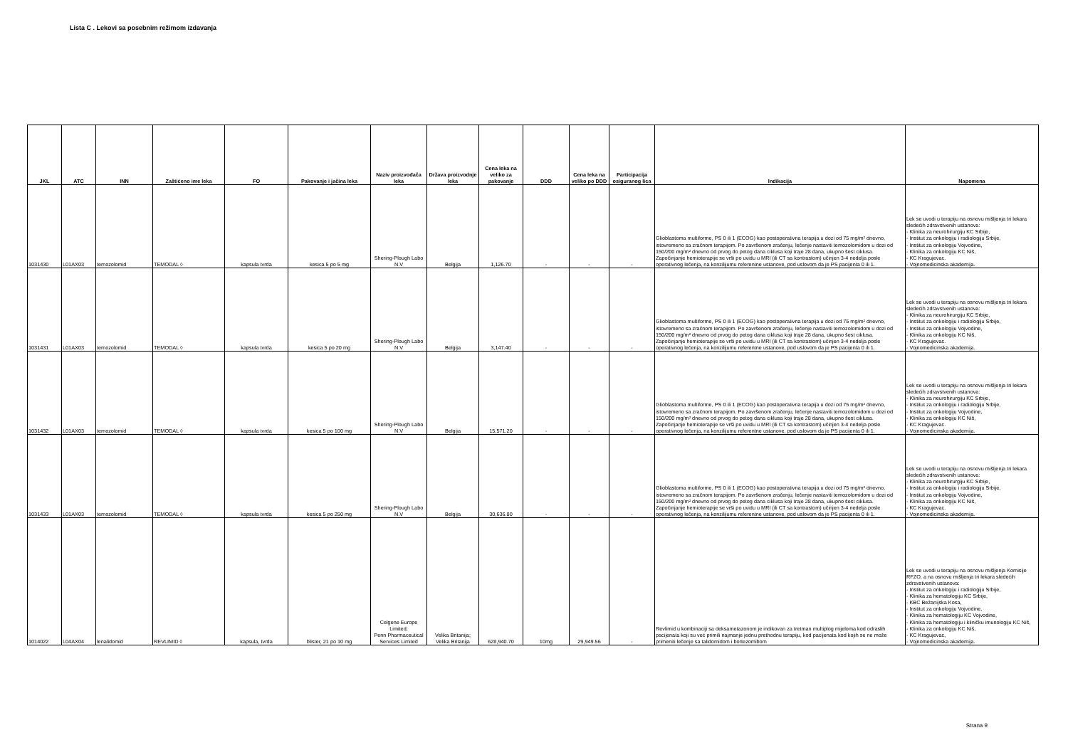Lista C . Lekovi sa posebnim režimom izdavanja
| JKL | ATC | INN | Zaštićeno ime leka | FO | Pakovanje i jačina leka | Naziv proizvođača leka | Država proizvodnje leka | Cena leka na veliko za pakovanje | DDD | Cena leka na veliko po DDD | Participacija osiguranog lica | Indikacija | Napomena |
| --- | --- | --- | --- | --- | --- | --- | --- | --- | --- | --- | --- | --- | --- |
| 1031430 | L01AX03 | temozolomid | TEMODAL ◊ | kapsula tvrda | kesica 5 po 5 mg | Shering-Plough Labo N.V | Belgija | 1,126.70 | - | - | - | Glioblastoma multiforme, PS 0 ili 1 (ECOG) kao postoperativna terapija u dozi od 75 mg/m² dnevno, istovremeno sa zračnom terapijom. Po završenom zračenju, lečenje nastaviti temozolomidom u dozi od 150/200 mg/m² dnevno od prvog do petog dana ciklusa koji traje 28 dana, ukupno šest ciklusa. Započinjanje hemioterapije se vrši po uvidu u MRI (ili CT sa kontrastom) učinjen 3-4 nedelja posle operativnog lečenja, na konzilijumu referentne ustanove, pod uslovom da je PS pacijenta 0 ili 1. | Lek se uvodi u terapiju na osnovu mišljenja tri lekara sledećih zdravstvenih ustanova: - Klinika za neurohirurgiju KC Srbije, - Institut za onkologiju i radiologiju Srbije, - Institut za onkologiju Vojvodine, - Klinika za onkologiju KC Niš, - KC Kragujevac. - Vojnomedicinska akademija. |
| 1031431 | L01AX03 | temozolomid | TEMODAL ◊ | kapsula tvrda | kesica 5 po 20 mg | Shering-Plough Labo N.V | Belgija | 3,147.40 | - | - | - | Glioblastoma multiforme, PS 0 ili 1 (ECOG) kao postoperativna terapija u dozi od 75 mg/m² dnevno, istovremeno sa zračnom terapijom. Po završenom zračenju, lečenje nastaviti temozolomidom u dozi od 150/200 mg/m² dnevno od prvog do petog dana ciklusa koji traje 28 dana, ukupno šest ciklusa. Započinjanje hemioterapije se vrši po uvidu u MRI (ili CT sa kontrastom) učinjen 3-4 nedelja posle operativnog lečenja, na konzilijumu referentne ustanove, pod uslovom da je PS pacijenta 0 ili 1. | Lek se uvodi u terapiju na osnovu mišljenja tri lekara sledećih zdravstvenih ustanova: - Klinika za neurohirurgiju KC Srbije, - Institut za onkologiju i radiologiju Srbije, - Institut za onkologiju Vojvodine, - Klinika za onkologiju KC Niš, - KC Kragujevac. - Vojnomedicinska akademija. |
| 1031432 | L01AX03 | temozolomid | TEMODAL ◊ | kapsula tvrda | kesica 5 po 100 mg | Shering-Plough Labo N.V | Belgija | 15,571.20 | - | - | - | Glioblastoma multiforme, PS 0 ili 1 (ECOG) kao postoperativna terapija u dozi od 75 mg/m² dnevno, istovremeno sa zračnom terapijom. Po završenom zračenju, lečenje nastaviti temozolomidom u dozi od 150/200 mg/m² dnevno od prvog do petog dana ciklusa koji traje 28 dana, ukupno šest ciklusa. Započinjanje hemioterapije se vrši po uvidu u MRI (ili CT sa kontrastom) učinjen 3-4 nedelja posle operativnog lečenja, na konzilijumu referentne ustanove, pod uslovom da je PS pacijenta 0 ili 1. | Lek se uvodi u terapiju na osnovu mišljenja tri lekara sledećih zdravstvenih ustanova: - Klinika za neurohirurgiju KC Srbije, - Institut za onkologiju i radiologiju Srbije, - Institut za onkologiju Vojvodine, - Klinika za onkologiju KC Niš, - KC Kragujevac. - Vojnomedicinska akademija. |
| 1031433 | L01AX03 | temozolomid | TEMODAL ◊ | kapsula tvrda | kesica 5 po 250 mg | Shering-Plough Labo N.V | Belgija | 30,636.80 | - | - | - | Glioblastoma multiforme, PS 0 ili 1 (ECOG) kao postoperativna terapija u dozi od 75 mg/m² dnevno, istovremeno sa zračnom terapijom. Po završenom zračenju, lečenje nastaviti temozolomidom u dozi od 150/200 mg/m² dnevno od prvog do petog dana ciklusa koji traje 28 dana, ukupno šest ciklusa. Započinjanje hemioterapije se vrši po uvidu u MRI (ili CT sa kontrastom) učinjen 3-4 nedelja posle operativnog lečenja, na konzilijumu referentne ustanove, pod uslovom da je PS pacijenta 0 ili 1. | Lek se uvodi u terapiju na osnovu mišljenja tri lekara sledećih zdravstvenih ustanova: - Klinika za neurohirurgiju KC Srbije, - Institut za onkologiju i radiologiju Srbije, - Institut za onkologiju Vojvodine, - Klinika za onkologiju KC Niš, - KC Kragujevac. - Vojnomedicinska akademija. |
| 1014022 | L04AX04 | lenalidomid | REVLIMID ◊ | kapsula, tvrda | blister, 21 po 10 mg | Celgene Europe Limited; Penn Pharmaceutical Services Limited | Velika Britanija; Velika Britanija | 628,940.70 | 10mg | 29,949.56 | - | Revlimid u kombinaciji sa deksametazonom je indikovan za tretman multiplog mijeloma kod odraslih pacijenata koji su već primili najmanje jednu prethodnu terapiju, kod pacijenata kod kojih se ne može primeniti lečenje sa talidomidom i bortezomibom | Lek se uvodi u terapiju na osnovu mišljenja Komisije RFZO, a na osnovu mišljenja tri lekara sledećih zdravstvenih ustanova: - Institut za onkologiju i radiologiju Srbije, - Klinika za hematologiju KC Srbije, - KBC Bežanijska Kosa, - Institut za onkologiju Vojvodine, - Klinika za hematologiju KC Vojvodine, - Klinika za hematologiju i kliničku imunologiju KC Niš, - Klinika za onkologiju KC Niš, - KC Kragujevac, - Vojnomedicinska akademija. |
Strana 9